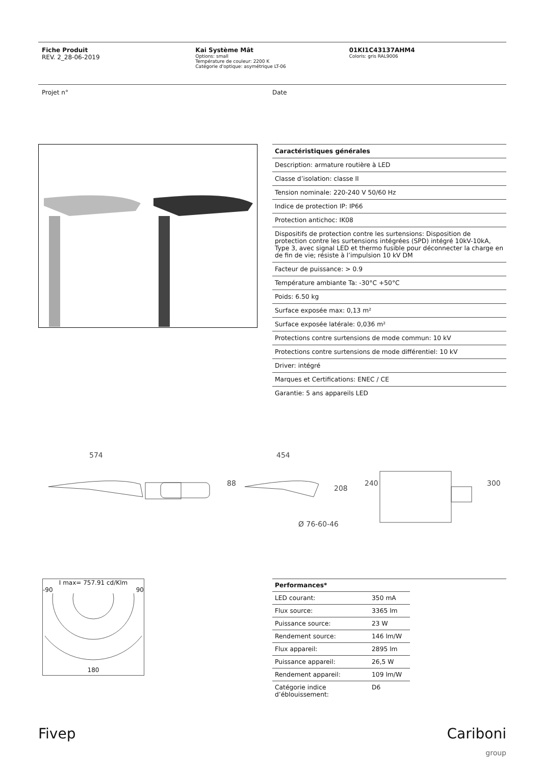Fiche Produit
REV. 2_28-06-2019
Kai Système Mât
Options: small
Température de couleur: 2200 K
Catégorie d'optique: asymétrique LT-06
01KI1C43137AHM4
Coloris: gris RAL9006
Projet n° Date
| Caractéristiques générales |
| --- |
| Description: armature routière à LED |
| Classe d’isolation: classe II |
| Tension nominale: 220-240 V 50/60 Hz |
| Indice de protection IP: IP66 |
| Protection antichoc: IK08 |
| Dispositifs de protection contre les surtensions: Disposition de protection contre les surtensions intégrées (SPD) intégré 10kV-10kA, Type 3, avec signal LED et thermo fusible pour déconnecter la charge en de fin de vie; résiste à l’impulsion 10 kV DM |
| Facteur de puissance: > 0.9 |
| Température ambiante Ta: -30°C +50°C |
| Poids: 6.50 kg |
| Surface exposée max: 0,13 m² |
| Surface exposée latérale: 0,036 m² |
| Protections contre surtensions de mode commun: 10 kV |
| Protections contre surtensions de mode différentiel: 10 kV |
| Driver: intégré |
| Marques et Certifications: ENEC / CE |
| Garantie: 5 ans appareils LED |
574 454
88
208
240 300
Ø 76-60-46
I max= 757.91 cd/Klm
-90 90
180
| Performances* | | |
| --- | --- | --- |
| LED courant: | 350 mA | |
| Flux source: | 3365 lm | |
| Puissance source: | 23 W | |
| Rendement source: | 146 lm/W | |
| Flux appareil: | 2895 lm | |
| Puissance appareil: | 26,5 W | |
| Rendement appareil: | 109 lm/W | |
| Catégorie indice d’éblouissement: | D6 | |
Fivep Cariboni
group